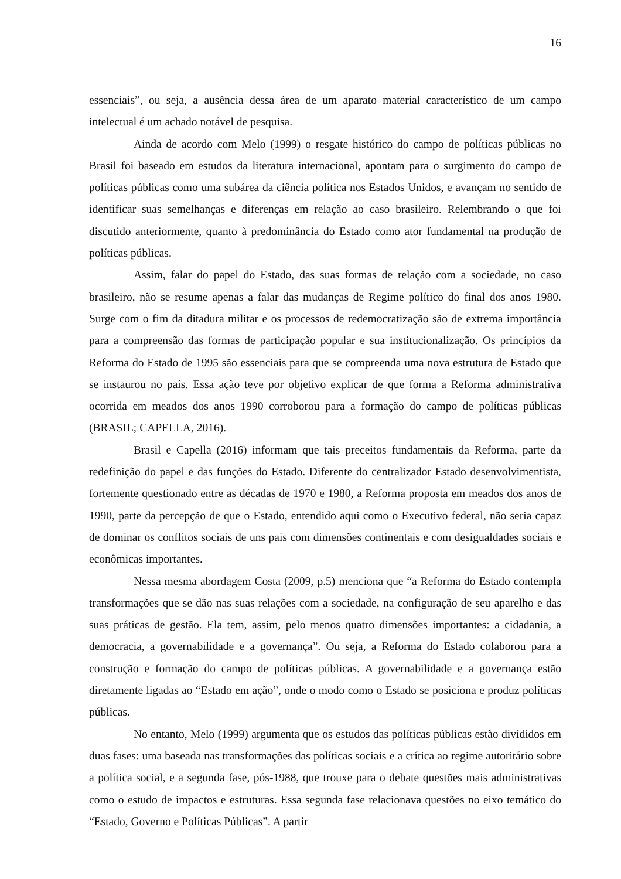16
essenciais”, ou seja, a ausência dessa área de um aparato material característico de um campo intelectual é um achado notável de pesquisa.
Ainda de acordo com Melo (1999) o resgate histórico do campo de políticas públicas no Brasil foi baseado em estudos da literatura internacional, apontam para o surgimento do campo de políticas públicas como uma subárea da ciência política nos Estados Unidos, e avançam no sentido de identificar suas semelhanças e diferenças em relação ao caso brasileiro. Relembrando o que foi discutido anteriormente, quanto à predominância do Estado como ator fundamental na produção de políticas públicas.
Assim, falar do papel do Estado, das suas formas de relação com a sociedade, no caso brasileiro, não se resume apenas a falar das mudanças de Regime político do final dos anos 1980. Surge com o fim da ditadura militar e os processos de redemocratização são de extrema importância para a compreensão das formas de participação popular e sua institucionalização. Os princípios da Reforma do Estado de 1995 são essenciais para que se compreenda uma nova estrutura de Estado que se instaurou no país. Essa ação teve por objetivo explicar de que forma a Reforma administrativa ocorrida em meados dos anos 1990 corroborou para a formação do campo de políticas públicas (BRASIL; CAPELLA, 2016).
Brasil e Capella (2016) informam que tais preceitos fundamentais da Reforma, parte da redefinição do papel e das funções do Estado. Diferente do centralizador Estado desenvolvimentista, fortemente questionado entre as décadas de 1970 e 1980, a Reforma proposta em meados dos anos de 1990, parte da percepção de que o Estado, entendido aqui como o Executivo federal, não seria capaz de dominar os conflitos sociais de uns pais com dimensões continentais e com desigualdades sociais e econômicas importantes.
Nessa mesma abordagem Costa (2009, p.5) menciona que “a Reforma do Estado contempla transformações que se dão nas suas relações com a sociedade, na configuração de seu aparelho e das suas práticas de gestão. Ela tem, assim, pelo menos quatro dimensões importantes: a cidadania, a democracia, a governabilidade e a governança”. Ou seja, a Reforma do Estado colaborou para a construção e formação do campo de políticas públicas. A governabilidade e a governança estão diretamente ligadas ao “Estado em ação”, onde o modo como o Estado se posiciona e produz políticas públicas.
No entanto, Melo (1999) argumenta que os estudos das políticas públicas estão divididos em duas fases: uma baseada nas transformações das políticas sociais e a crítica ao regime autoritário sobre a política social, e a segunda fase, pós-1988, que trouxe para o debate questões mais administrativas como o estudo de impactos e estruturas. Essa segunda fase relacionava questões no eixo temático do “Estado, Governo e Políticas Públicas”. A partir